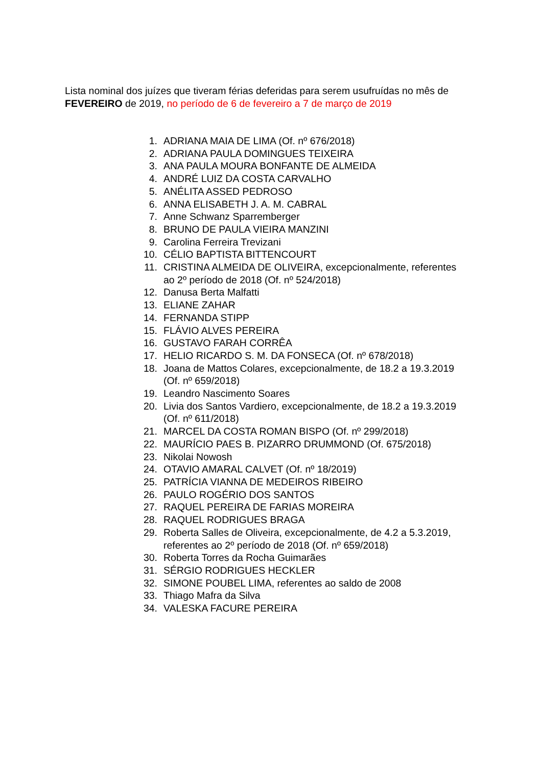Lista nominal dos juízes que tiveram férias deferidas para serem usufruídas no mês de FEVEREIRO de 2019, no período de 6 de fevereiro a 7 de março de 2019
1. ADRIANA MAIA DE LIMA (Of. nº 676/2018)
2. ADRIANA PAULA DOMINGUES TEIXEIRA
3. ANA PAULA MOURA BONFANTE DE ALMEIDA
4. ANDRÉ LUIZ DA COSTA CARVALHO
5. ANÉLITA ASSED PEDROSO
6. ANNA ELISABETH J. A. M. CABRAL
7. Anne Schwanz Sparremberger
8. BRUNO DE PAULA VIEIRA MANZINI
9. Carolina Ferreira Trevizani
10. CÉLIO BAPTISTA BITTENCOURT
11. CRISTINA ALMEIDA DE OLIVEIRA, excepcionalmente, referentes ao 2º período de 2018 (Of. nº 524/2018)
12. Danusa Berta Malfatti
13. ELIANE ZAHAR
14. FERNANDA STIPP
15. FLÁVIO ALVES PEREIRA
16. GUSTAVO FARAH CORRÊA
17. HELIO RICARDO S. M. DA FONSECA (Of. nº 678/2018)
18. Joana de Mattos Colares, excepcionalmente, de 18.2 a 19.3.2019 (Of. nº 659/2018)
19. Leandro Nascimento Soares
20. Livia dos Santos Vardiero, excepcionalmente, de 18.2 a 19.3.2019 (Of. nº 611/2018)
21. MARCEL DA COSTA ROMAN BISPO (Of. nº 299/2018)
22. MAURÍCIO PAES B. PIZARRO DRUMMOND (Of. 675/2018)
23. Nikolai Nowosh
24. OTAVIO AMARAL CALVET (Of. nº 18/2019)
25. PATRÍCIA VIANNA DE MEDEIROS RIBEIRO
26. PAULO ROGÉRIO DOS SANTOS
27. RAQUEL PEREIRA DE FARIAS MOREIRA
28. RAQUEL RODRIGUES BRAGA
29. Roberta Salles de Oliveira, excepcionalmente, de 4.2 a 5.3.2019, referentes ao 2º período de 2018 (Of. nº 659/2018)
30. Roberta Torres da Rocha Guimarães
31. SÉRGIO RODRIGUES HECKLER
32. SIMONE POUBEL LIMA, referentes ao saldo de 2008
33. Thiago Mafra da Silva
34. VALESKA FACURE PEREIRA